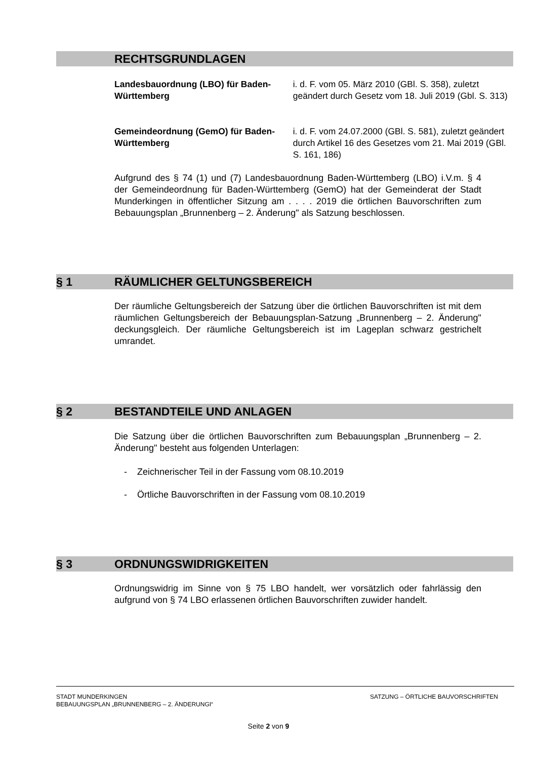RECHTSGRUNDLAGEN
Landesbauordnung (LBO) für Baden-Württemberg
i. d. F. vom 05. März 2010 (GBl. S. 358), zuletzt geändert durch Gesetz vom 18. Juli 2019 (Gbl. S. 313)
Gemeindeordnung (GemO) für Baden-Württemberg
i. d. F. vom 24.07.2000 (GBl. S. 581), zuletzt geändert durch Artikel 16 des Gesetzes vom 21. Mai 2019 (GBl. S. 161, 186)
Aufgrund des § 74 (1) und (7) Landesbauordnung Baden-Württemberg (LBO) i.V.m. § 4 der Gemeindeordnung für Baden-Württemberg (GemO) hat der Gemeinderat der Stadt Munderkingen in öffentlicher Sitzung am . . . . 2019 die örtlichen Bauvorschriften zum Bebauungsplan „Brunnenberg – 2. Änderung" als Satzung beschlossen.
§ 1 RÄUMLICHER GELTUNGSBEREICH
Der räumliche Geltungsbereich der Satzung über die örtlichen Bauvorschriften ist mit dem räumlichen Geltungsbereich der Bebauungsplan-Satzung „Brunnenberg – 2. Änderung" deckungsgleich. Der räumliche Geltungsbereich ist im Lageplan schwarz gestrichelt umrandet.
§ 2 BESTANDTEILE UND ANLAGEN
Die Satzung über die örtlichen Bauvorschriften zum Bebauungsplan „Brunnenberg – 2. Änderung" besteht aus folgenden Unterlagen:
- Zeichnerischer Teil in der Fassung vom 08.10.2019
- Örtliche Bauvorschriften in der Fassung vom 08.10.2019
§ 3 ORDNUNGSWIDRIGKEITEN
Ordnungswidrig im Sinne von § 75 LBO handelt, wer vorsätzlich oder fahrlässig den aufgrund von § 74 LBO erlassenen örtlichen Bauvorschriften zuwider handelt.
STADT MUNDERKINGEN
BEBAUUNGSPLAN „BRUNNENBERG – 2. ÄNDERUNGI“
SATZUNG – ÖRTLICHE BAUVORSCHRIFTEN
Seite 2 von 9